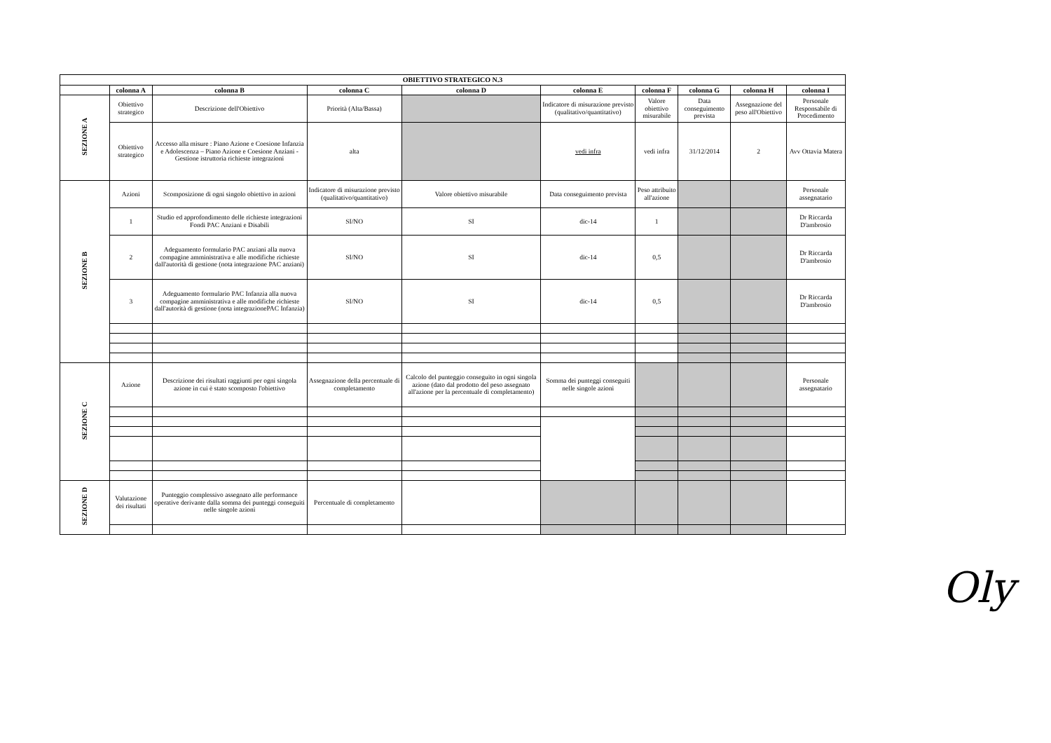| OBIETTIVO STRATEGICO N.3 | | | | | | | | | |
| --- | --- | --- | --- | --- | --- | --- | --- | --- | --- |
| | colonna A | colonna B | colonna C | colonna D | colonna E | colonna F | colonna G | colonna H | colonna I |
| SEZIONE A | Obiettivo strategico | Descrizione dell'Obiettivo | Priorità (Alta/Bassa) | | Indicatore di misurazione previsto (qualitativo/quantitativo) | Valore obiettivo misurabile | Data conseguimento prevista | Assegnazione del peso all'Obiettivo | Personale Responsabile di Procedimento |
| | Obiettivo strategico | Accesso alla misure : Piano Azione e Coesione Infanzia e Adolescenza – Piano Azione e Coesione Anziani - Gestione istruttoria richieste integrazioni | alta | | vedi infra | vedi infra | 31/12/2014 | 2 | Avv Ottavia Matera |
| SEZIONE B | Azioni | Scomposizione di ogni singolo obiettivo in azioni | Indicatore di misurazione previsto (qualitativo/quantitativo) | Valore obiettivo misurabile | Data conseguimento prevista | Peso attribuito all'azione | | | Personale assegnatario |
| | 1 | Studio ed approfondimento delle richieste integrazioni Fondi PAC Anziani e Disabili | SI/NO | SI | dic-14 | 1 | | | Dr Riccarda D'ambrosio |
| | 2 | Adeguamento formulario PAC anziani alla nuova compagine amministrativa e alle modifiche richieste dall'autorità di gestione (nota integrazione PAC anziani) | SI/NO | SI | dic-14 | 0,5 | | | Dr Riccarda D'ambrosio |
| | 3 | Adeguamento formulario PAC Infanzia alla nuova compagine amministrativa e alle modifiche richieste dall'autorità di gestione (nota integrazionePAC Infanzia) | SI/NO | SI | dic-14 | 0,5 | | | Dr Riccarda D'ambrosio |
| SEZIONE C | Azione | Descrizione dei risultati raggiunti per ogni singola azione in cui è stato scomposto l'obiettivo | Assegnazione della percentuale di completamento | Calcolo del punteggio conseguito in ogni singola azione (dato dal prodotto del peso assegnato all'azione per la percentuale di completamento) | Somma dei punteggi conseguiti nelle singole azioni | | | | Personale assegnatario |
| SEZIONE D | Valutazione dei risultati | Punteggio complessivo assegnato alle performance operative derivante dalla somma dei punteggi conseguiti nelle singole azioni | Percentuale di completamento | | | | | | |
Oly